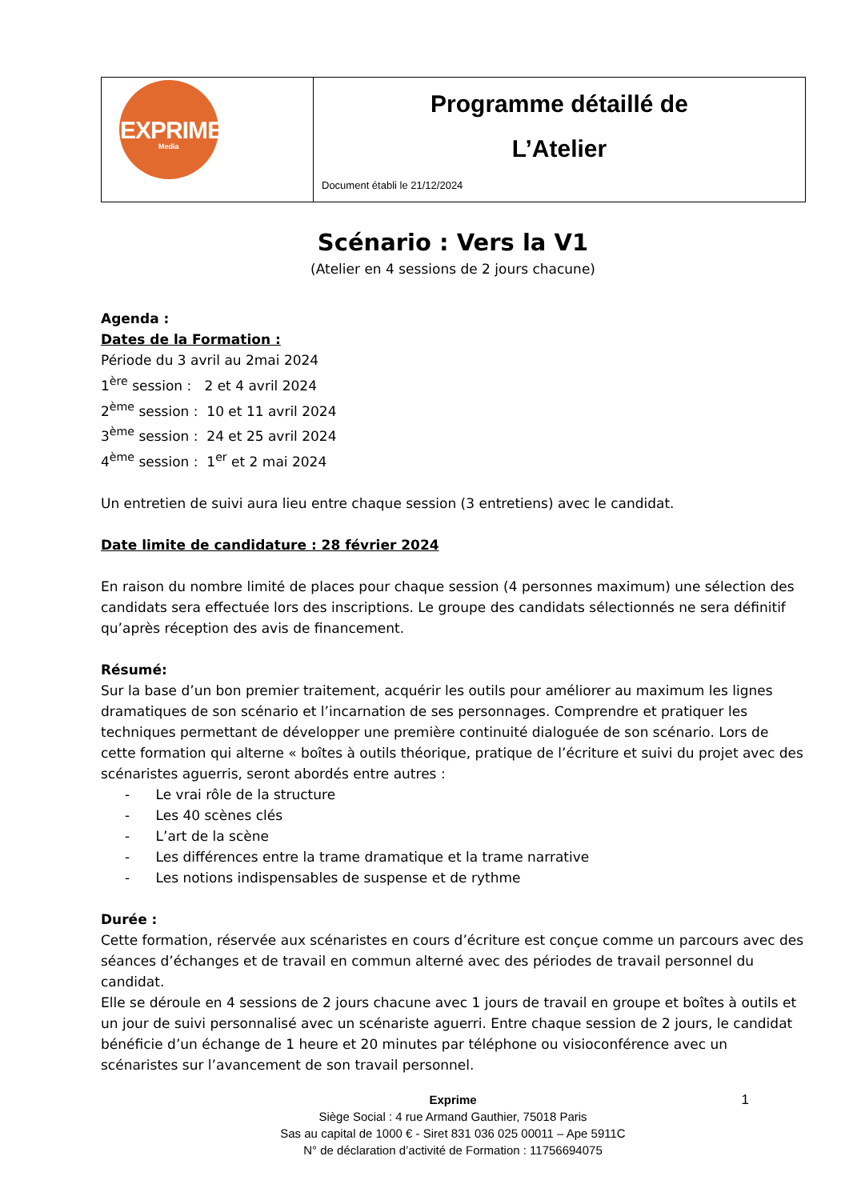| EXPRIME Media | Programme détaillé de L’Atelier Document établi le 21/12/2024 |
Scénario : Vers la V1
(Atelier en 4 sessions de 2 jours chacune)
Agenda :
Dates de la Formation :
Période du 3 avril au 2mai 2024
1<sup>ère</sup> session : 2 et 4 avril 2024
2<sup>ème</sup> session : 10 et 11 avril 2024
3<sup>ème</sup> session : 24 et 25 avril 2024
4<sup>ème</sup> session : 1<sup>er</sup> et 2 mai 2024
Un entretien de suivi aura lieu entre chaque session (3 entretiens) avec le candidat.
Date limite de candidature : 28 février 2024
En raison du nombre limité de places pour chaque session (4 personnes maximum) une sélection des candidats sera effectuée lors des inscriptions. Le groupe des candidats sélectionnés ne sera définitif qu’après réception des avis de financement.
Résumé:
Sur la base d’un bon premier traitement, acquérir les outils pour améliorer au maximum les lignes dramatiques de son scénario et l’incarnation de ses personnages. Comprendre et pratiquer les techniques permettant de développer une première continuité dialoguée de son scénario. Lors de cette formation qui alterne « boîtes à outils théorique, pratique de l’écriture et suivi du projet avec des scénaristes aguerris, seront abordés entre autres :
- Le vrai rôle de la structure
- Les 40 scènes clés
- L’art de la scène
- Les différences entre la trame dramatique et la trame narrative
- Les notions indispensables de suspense et de rythme
Durée :
Cette formation, réservée aux scénaristes en cours d’écriture est conçue comme un parcours avec des séances d’échanges et de travail en commun alterné avec des périodes de travail personnel du candidat.
Elle se déroule en 4 sessions de 2 jours chacune avec 1 jours de travail en groupe et boîtes à outils et un jour de suivi personnalisé avec un scénariste aguerri. Entre chaque session de 2 jours, le candidat bénéficie d’un échange de 1 heure et 20 minutes par téléphone ou visioconférence avec un scénaristes sur l’avancement de son travail personnel.
1
Exprime
Siège Social : 4 rue Armand Gauthier, 75018 Paris
Sas au capital de 1000 € - Siret 831 036 025 00011 – Ape 5911C
N° de déclaration d’activité de Formation : 11756694075